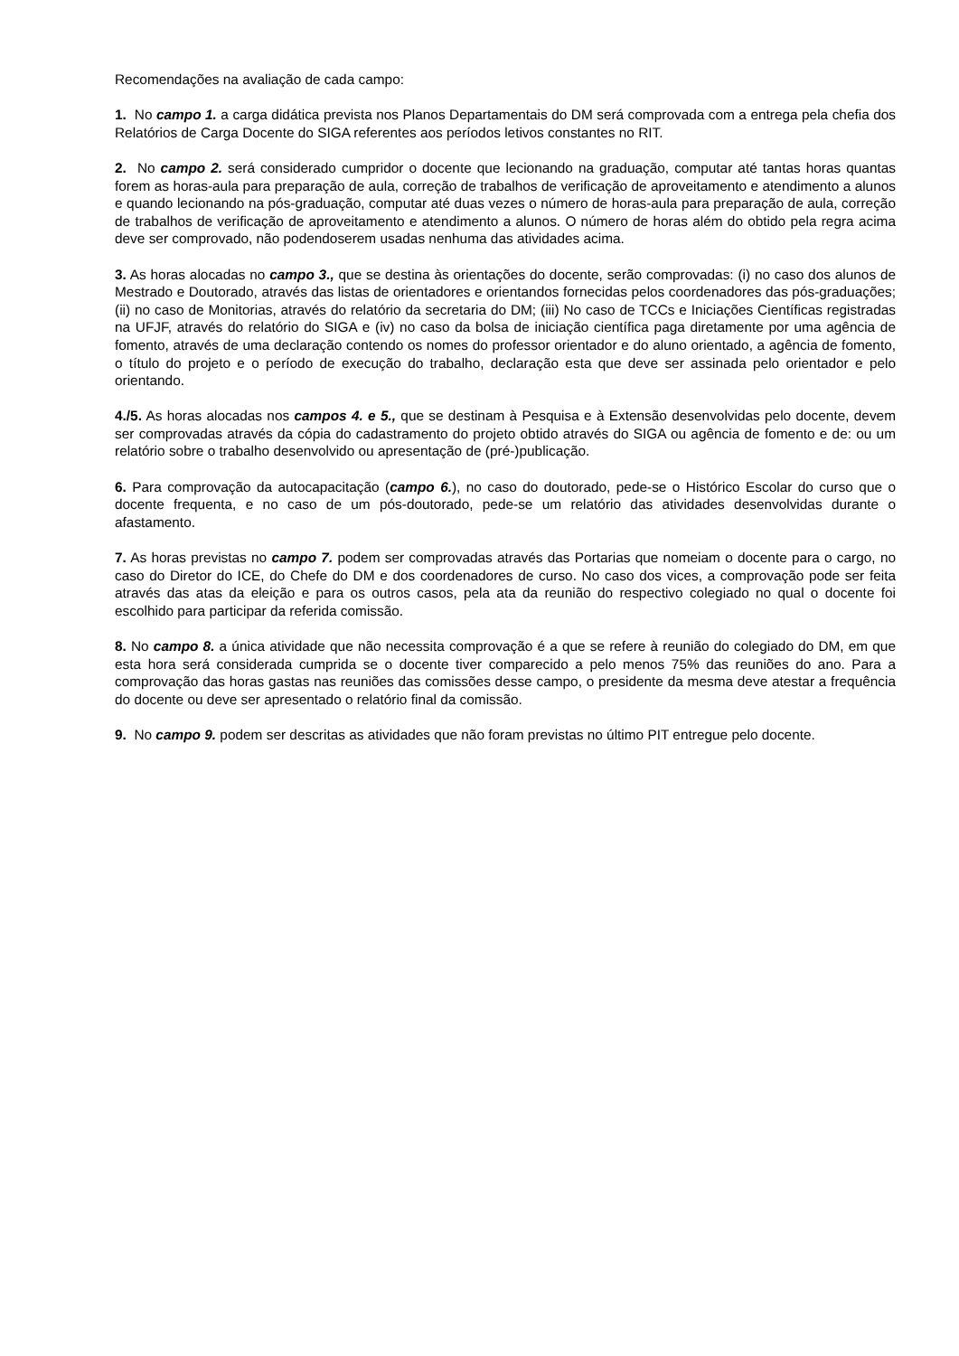Recomendações na avaliação de cada campo:
1. No campo 1. a carga didática prevista nos Planos Departamentais do DM será comprovada com a entrega pela chefia dos Relatórios de Carga Docente do SIGA referentes aos períodos letivos constantes no RIT.
2. No campo 2. será considerado cumpridor o docente que lecionando na graduação, computar até tantas horas quantas forem as horas-aula para preparação de aula, correção de trabalhos de verificação de aproveitamento e atendimento a alunos e quando lecionando na pós-graduação, computar até duas vezes o número de horas-aula para preparação de aula, correção de trabalhos de verificação de aproveitamento e atendimento a alunos. O número de horas além do obtido pela regra acima deve ser comprovado, não podendoserem usadas nenhuma das atividades acima.
3. As horas alocadas no campo 3., que se destina às orientações do docente, serão comprovadas: (i) no caso dos alunos de Mestrado e Doutorado, através das listas de orientadores e orientandos fornecidas pelos coordenadores das pós-graduações; (ii) no caso de Monitorias, através do relatório da secretaria do DM; (iii) No caso de TCCs e Iniciações Científicas registradas na UFJF, através do relatório do SIGA e (iv) no caso da bolsa de iniciação científica paga diretamente por uma agência de fomento, através de uma declaração contendo os nomes do professor orientador e do aluno orientado, a agência de fomento, o título do projeto e o período de execução do trabalho, declaração esta que deve ser assinada pelo orientador e pelo orientando.
4./5. As horas alocadas nos campos 4. e 5., que se destinam à Pesquisa e à Extensão desenvolvidas pelo docente, devem ser comprovadas através da cópia do cadastramento do projeto obtido através do SIGA ou agência de fomento e de: ou um relatório sobre o trabalho desenvolvido ou apresentação de (pré-)publicação.
6. Para comprovação da autocapacitação (campo 6.), no caso do doutorado, pede-se o Histórico Escolar do curso que o docente frequenta, e no caso de um pós-doutorado, pede-se um relatório das atividades desenvolvidas durante o afastamento.
7. As horas previstas no campo 7. podem ser comprovadas através das Portarias que nomeiam o docente para o cargo, no caso do Diretor do ICE, do Chefe do DM e dos coordenadores de curso. No caso dos vices, a comprovação pode ser feita através das atas da eleição e para os outros casos, pela ata da reunião do respectivo colegiado no qual o docente foi escolhido para participar da referida comissão.
8. No campo 8. a única atividade que não necessita comprovação é a que se refere à reunião do colegiado do DM, em que esta hora será considerada cumprida se o docente tiver comparecido a pelo menos 75% das reuniões do ano. Para a comprovação das horas gastas nas reuniões das comissões desse campo, o presidente da mesma deve atestar a frequência do docente ou deve ser apresentado o relatório final da comissão.
9. No campo 9. podem ser descritas as atividades que não foram previstas no último PIT entregue pelo docente.